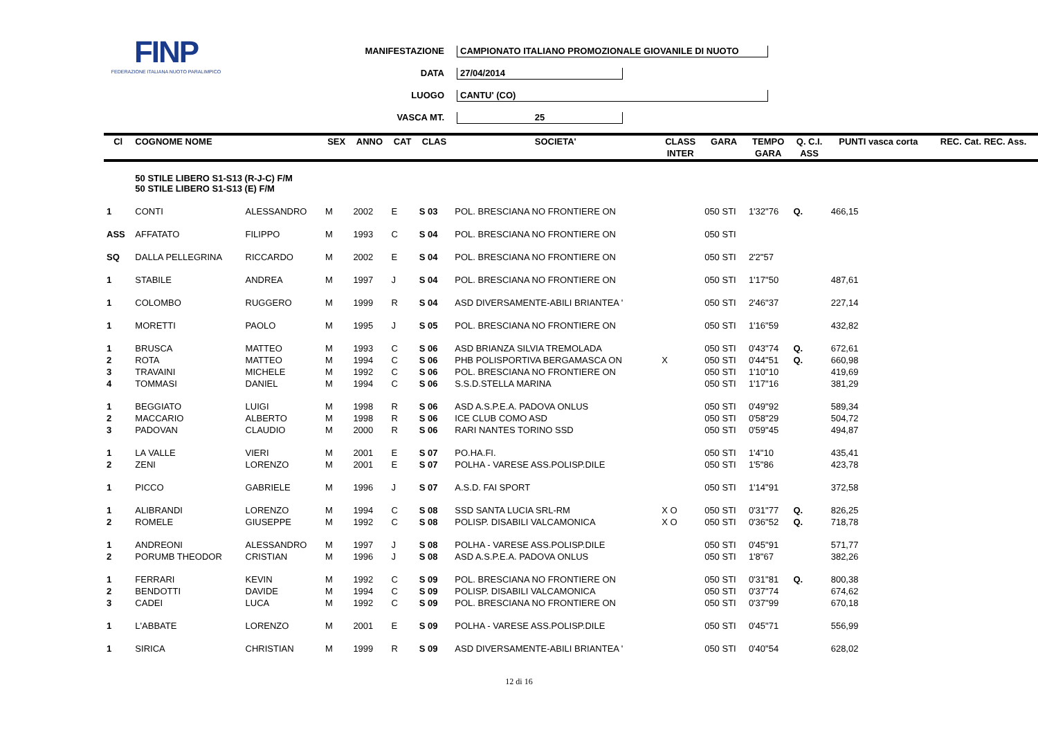FINP
FEDERAZIONE ITALIANA NUOTO PARALIMPICO
MANIFESTAZIONE CAMPIONATO ITALIANO PROMOZIONALE GIOVANILE DI NUOTO
DATA 27/04/2014
LUOGO CANTU' (CO)
VASCA MT. 25
| Cl | COGNOME NOME | | SEX | ANNO | CAT | CLAS | SOCIETA' | CLASS | GARA | TEMPO | Q. C.I. | PUNTI vasca corta | REC. Cat. REC. Ass. |
| --- | --- | --- | --- | --- | --- | --- | --- | --- | --- | --- | --- | --- | --- |
| | | | | | | | | INTER | | GARA | ASS | | |
| | 50 STILE LIBERO S1-S13 (R-J-C) F/M 50 STILE LIBERO S1-S13 (E) F/M | | | | | | | | | | | | |
| 1 | CONTI | ALESSANDRO | M | 2002 | E | S 03 | POL. BRESCIANA NO FRONTIERE ON | | 050 STI | 1'32"76 | Q. | 466,15 | |
| ASS | AFFATATO | FILIPPO | M | 1993 | C | S 04 | POL. BRESCIANA NO FRONTIERE ON | | 050 STI | | | | |
| SQ | DALLA PELLEGRINA | RICCARDO | M | 2002 | E | S 04 | POL. BRESCIANA NO FRONTIERE ON | | 050 STI | 2'2"57 | | | |
| 1 | STABILE | ANDREA | M | 1997 | J | S 04 | POL. BRESCIANA NO FRONTIERE ON | | 050 STI | 1'17"50 | | 487,61 | |
| 1 | COLOMBO | RUGGERO | M | 1999 | R | S 04 | ASD DIVERSAMENTE-ABILI BRIANTEA ' | | 050 STI | 2'46"37 | | 227,14 | |
| 1 | MORETTI | PAOLO | M | 1995 | J | S 05 | POL. BRESCIANA NO FRONTIERE ON | | 050 STI | 1'16"59 | | 432,82 | |
| 1 | BRUSCA | MATTEO | M | 1993 | C | S 06 | ASD BRIANZA SILVIA TREMOLADA | | 050 STI | 0'43"74 | Q. | 672,61 | |
| 2 | ROTA | MATTEO | M | 1994 | C | S 06 | PHB POLISPORTIVA BERGAMASCA ON | X | 050 STI | 0'44"51 | Q. | 660,98 | |
| 3 | TRAVAINI | MICHELE | M | 1992 | C | S 06 | POL. BRESCIANA NO FRONTIERE ON | | 050 STI | 1'10"10 | | 419,69 | |
| 4 | TOMMASI | DANIEL | M | 1994 | C | S 06 | S.S.D.STELLA MARINA | | 050 STI | 1'17"16 | | 381,29 | |
| 1 | BEGGIATO | LUIGI | M | 1998 | R | S 06 | ASD A.S.P.E.A. PADOVA ONLUS | | 050 STI | 0'49"92 | | 589,34 | |
| 2 | MACCARIO | ALBERTO | M | 1998 | R | S 06 | ICE CLUB COMO ASD | | 050 STI | 0'58"29 | | 504,72 | |
| 3 | PADOVAN | CLAUDIO | M | 2000 | R | S 06 | RARI NANTES TORINO SSD | | 050 STI | 0'59"45 | | 494,87 | |
| 1 | LA VALLE | VIERI | M | 2001 | E | S 07 | PO.HA.FI. | | 050 STI | 1'4"10 | | 435,41 | |
| 2 | ZENI | LORENZO | M | 2001 | E | S 07 | POLHA - VARESE ASS.POLISP.DILE | | 050 STI | 1'5"86 | | 423,78 | |
| 1 | PICCO | GABRIELE | M | 1996 | J | S 07 | A.S.D. FAI SPORT | | 050 STI | 1'14"91 | | 372,58 | |
| 1 | ALIBRANDI | LORENZO | M | 1994 | C | S 08 | SSD SANTA LUCIA SRL-RM | X O | 050 STI | 0'31"77 | Q. | 826,25 | |
| 2 | ROMELE | GIUSEPPE | M | 1992 | C | S 08 | POLISP. DISABILI VALCAMONICA | X O | 050 STI | 0'36"52 | Q. | 718,78 | |
| 1 | ANDREONI | ALESSANDRO | M | 1997 | J | S 08 | POLHA - VARESE ASS.POLISP.DILE | | 050 STI | 0'45"91 | | 571,77 | |
| 2 | PORUMB THEODOR | CRISTIAN | M | 1996 | J | S 08 | ASD A.S.P.E.A. PADOVA ONLUS | | 050 STI | 1'8"67 | | 382,26 | |
| 1 | FERRARI | KEVIN | M | 1992 | C | S 09 | POL. BRESCIANA NO FRONTIERE ON | | 050 STI | 0'31"81 | Q. | 800,38 | |
| 2 | BENDOTTI | DAVIDE | M | 1994 | C | S 09 | POLISP. DISABILI VALCAMONICA | | 050 STI | 0'37"74 | | 674,62 | |
| 3 | CADEI | LUCA | M | 1992 | C | S 09 | POL. BRESCIANA NO FRONTIERE ON | | 050 STI | 0'37"99 | | 670,18 | |
| 1 | L'ABBATE | LORENZO | M | 2001 | E | S 09 | POLHA - VARESE ASS.POLISP.DILE | | 050 STI | 0'45"71 | | 556,99 | |
| 1 | SIRICA | CHRISTIAN | M | 1999 | R | S 09 | ASD DIVERSAMENTE-ABILI BRIANTEA ' | | 050 STI | 0'40"54 | | 628,02 | |
12 di 16